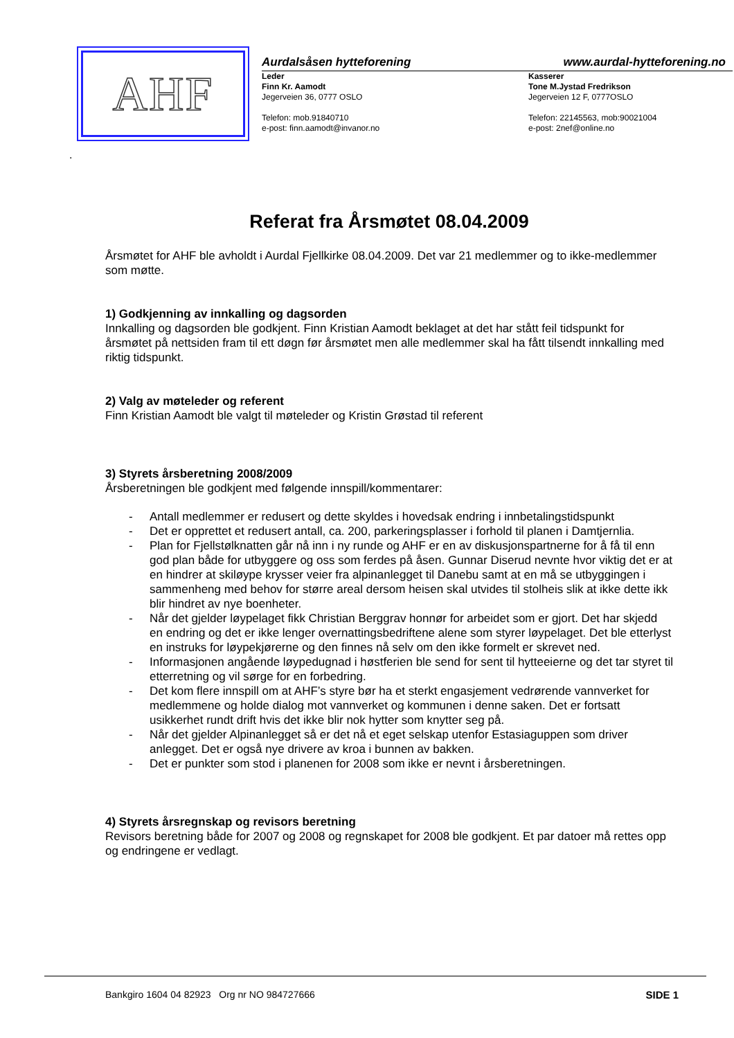AHF
Aurdalsåsen hytteforening www.aurdal-hytteforening.no
Leder
Finn Kr. Aamodt
Jegerveien 36, 0777 OSLO
Telefon: mob.91840710
e-post: finn.aamodt@invanor.no
Kasserer
Tone M.Jystad Fredrikson
Jegerveien 12 F, 0777OSLO
Telefon: 22145563, mob:90021004
e-post: 2nef@online.no
.
Referat fra Årsmøtet 08.04.2009
Årsmøtet for AHF ble avholdt i Aurdal Fjellkirke 08.04.2009. Det var 21 medlemmer og to ikke-medlemmer som møtte.
1) Godkjenning av innkalling og dagsorden
Innkalling og dagsorden ble godkjent. Finn Kristian Aamodt beklaget at det har stått feil tidspunkt for årsmøtet på nettsiden fram til ett døgn før årsmøtet men alle medlemmer skal ha fått tilsendt innkalling med riktig tidspunkt.
2) Valg av møteleder og referent
Finn Kristian Aamodt ble valgt til møteleder og Kristin Grøstad til referent
3) Styrets årsberetning 2008/2009
Årsberetningen ble godkjent med følgende innspill/kommentarer:
- Antall medlemmer er redusert og dette skyldes i hovedsak endring i innbetalingstidspunkt
- Det er opprettet et redusert antall, ca. 200, parkeringsplasser i forhold til planen i Damtjernlia.
- Plan for Fjellstølknatten går nå inn i ny runde og AHF er en av diskusjonspartnerne for å få til enn god plan både for utbyggere og oss som ferdes på åsen. Gunnar Diserud nevnte hvor viktig det er at en hindrer at skiløype krysser veier fra alpinanlegget til Danebu samt at en må se utbyggingen i sammenheng med behov for større areal dersom heisen skal utvides til stolheis slik at ikke dette ikk blir hindret av nye boenheter.
- Når det gjelder løypelaget fikk Christian Berggrav honnør for arbeidet som er gjort. Det har skjedd en endring og det er ikke lenger overnattingsbedriftene alene som styrer løypelaget. Det ble etterlyst en instruks for løypekjørerne og den finnes nå selv om den ikke formelt er skrevet ned.
- Informasjonen angående løypedugnad i høstferien ble send for sent til hytteeierne og det tar styret til etterretning og vil sørge for en forbedring.
- Det kom flere innspill om at AHF’s styre bør ha et sterkt engasjement vedrørende vannverket for medlemmene og holde dialog mot vannverket og kommunen i denne saken. Det er fortsatt usikkerhet rundt drift hvis det ikke blir nok hytter som knytter seg på.
- Når det gjelder Alpinanlegget så er det nå et eget selskap utenfor Estasiaguppen som driver anlegget. Det er også nye drivere av kroa i bunnen av bakken.
- Det er punkter som stod i planenen for 2008 som ikke er nevnt i årsberetningen.
4) Styrets årsregnskap og revisors beretning
Revisors beretning både for 2007 og 2008 og regnskapet for 2008 ble godkjent. Et par datoer må rettes opp og endringene er vedlagt.
Bankgiro 1604 04 82923 Org nr NO 984727666 SIDE 1